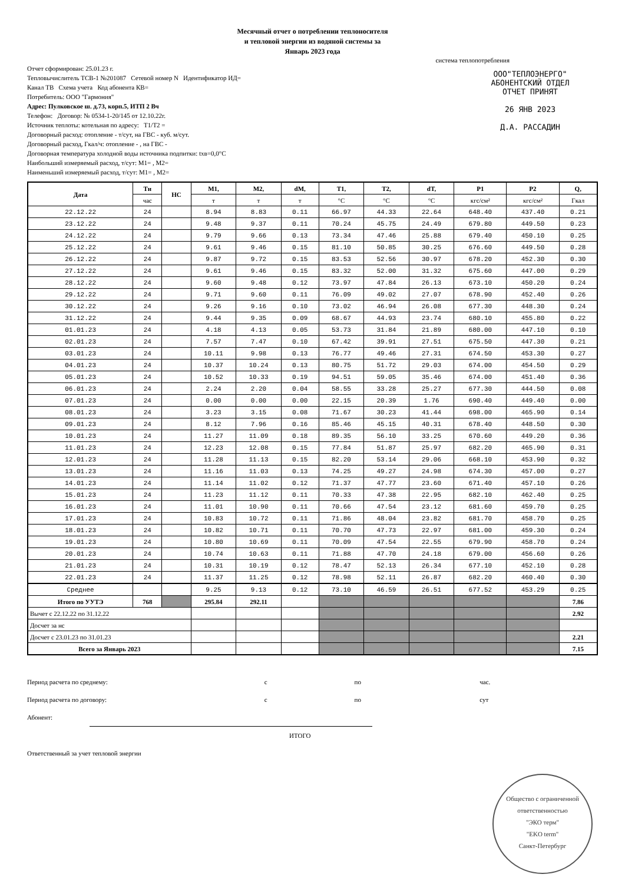Месячный отчет о потреблении теплоносителя
и тепловой энергии из водяной системы за
Январь 2023 года
система теплопотребления
ООО"ТЕПЛОЭНЕРГО"
АБОНЕНТСКИЙ ОТДЕЛ
ОТЧЕТ ПРИНЯТ
26 ЯНВ 2023
Д.А. РАССАДИН
Отчет сформирован: 25.01.23 г.
Тепловычислитель ТСВ-1 №201087 Сетевой номер N Идентификатор ИД=
Канал ТВ Схема учета Код абонента КВ=
Потребитель: ООО "Гармония"
Адрес: Пулковское ш. д.73, корп.5, ИТП 2 Вч
Телефон: Договор: № 0534-1-20/145 от 12.10.22г.
Источник теплоты: котельная по адресу: T1/T2 =
Договорный расход: отопление - т/сут, на ГВС - куб. м/сут.
Договорный расход, Гкал/ч: отопление - , на ГВС -
Договорная температура холодной воды источника подпитки: tхв=0,0°С
Наибольший измеряемый расход, т/сут: М1= , М2=
Наименьший измеряемый расход, т/сут: М1= , М2=
| Дата | Ти | НС | М1, | М2, | dM, | T1, | T2, | dT, | P1 | P2 | Q, |
| --- | --- | --- | --- | --- | --- | --- | --- | --- | --- | --- | --- |
| | час | | т | т | т | °С | °С | °С | кгс/см² | кгс/см² | Гкал |
| 22.12.22 | 24 | | 8.94 | 8.83 | 0.11 | 66.97 | 44.33 | 22.64 | 648.40 | 437.40 | 0.21 |
| 23.12.22 | 24 | | 9.48 | 9.37 | 0.11 | 70.24 | 45.75 | 24.49 | 679.80 | 449.50 | 0.23 |
| 24.12.22 | 24 | | 9.79 | 9.66 | 0.13 | 73.34 | 47.46 | 25.88 | 679.40 | 450.10 | 0.25 |
| 25.12.22 | 24 | | 9.61 | 9.46 | 0.15 | 81.10 | 50.85 | 30.25 | 676.60 | 449.50 | 0.28 |
| 26.12.22 | 24 | | 9.87 | 9.72 | 0.15 | 83.53 | 52.56 | 30.97 | 678.20 | 452.30 | 0.30 |
| 27.12.22 | 24 | | 9.61 | 9.46 | 0.15 | 83.32 | 52.00 | 31.32 | 675.60 | 447.00 | 0.29 |
| 28.12.22 | 24 | | 9.60 | 9.48 | 0.12 | 73.97 | 47.84 | 26.13 | 673.10 | 450.20 | 0.24 |
| 29.12.22 | 24 | | 9.71 | 9.60 | 0.11 | 76.09 | 49.02 | 27.07 | 678.90 | 452.40 | 0.26 |
| 30.12.22 | 24 | | 9.26 | 9.16 | 0.10 | 73.02 | 46.94 | 26.08 | 677.30 | 448.30 | 0.24 |
| 31.12.22 | 24 | | 9.44 | 9.35 | 0.09 | 68.67 | 44.93 | 23.74 | 680.10 | 455.80 | 0.22 |
| 01.01.23 | 24 | | 4.18 | 4.13 | 0.05 | 53.73 | 31.84 | 21.89 | 680.00 | 447.10 | 0.10 |
| 02.01.23 | 24 | | 7.57 | 7.47 | 0.10 | 67.42 | 39.91 | 27.51 | 675.50 | 447.30 | 0.21 |
| 03.01.23 | 24 | | 10.11 | 9.98 | 0.13 | 76.77 | 49.46 | 27.31 | 674.50 | 453.30 | 0.27 |
| 04.01.23 | 24 | | 10.37 | 10.24 | 0.13 | 80.75 | 51.72 | 29.03 | 674.00 | 454.50 | 0.29 |
| 05.01.23 | 24 | | 10.52 | 10.33 | 0.19 | 94.51 | 59.05 | 35.46 | 674.00 | 451.40 | 0.36 |
| 06.01.23 | 24 | | 2.24 | 2.20 | 0.04 | 58.55 | 33.28 | 25.27 | 677.30 | 444.50 | 0.08 |
| 07.01.23 | 24 | | 0.00 | 0.00 | 0.00 | 22.15 | 20.39 | 1.76 | 690.40 | 449.40 | 0.00 |
| 08.01.23 | 24 | | 3.23 | 3.15 | 0.08 | 71.67 | 30.23 | 41.44 | 698.00 | 465.90 | 0.14 |
| 09.01.23 | 24 | | 8.12 | 7.96 | 0.16 | 85.46 | 45.15 | 40.31 | 678.40 | 448.50 | 0.30 |
| 10.01.23 | 24 | | 11.27 | 11.09 | 0.18 | 89.35 | 56.10 | 33.25 | 670.60 | 449.20 | 0.36 |
| 11.01.23 | 24 | | 12.23 | 12.08 | 0.15 | 77.84 | 51.87 | 25.97 | 682.20 | 465.90 | 0.31 |
| 12.01.23 | 24 | | 11.28 | 11.13 | 0.15 | 82.20 | 53.14 | 29.06 | 668.10 | 453.90 | 0.32 |
| 13.01.23 | 24 | | 11.16 | 11.03 | 0.13 | 74.25 | 49.27 | 24.98 | 674.30 | 457.00 | 0.27 |
| 14.01.23 | 24 | | 11.14 | 11.02 | 0.12 | 71.37 | 47.77 | 23.60 | 671.40 | 457.10 | 0.26 |
| 15.01.23 | 24 | | 11.23 | 11.12 | 0.11 | 70.33 | 47.38 | 22.95 | 682.10 | 462.40 | 0.25 |
| 16.01.23 | 24 | | 11.01 | 10.90 | 0.11 | 70.66 | 47.54 | 23.12 | 681.60 | 459.70 | 0.25 |
| 17.01.23 | 24 | | 10.83 | 10.72 | 0.11 | 71.86 | 48.04 | 23.82 | 681.70 | 458.70 | 0.25 |
| 18.01.23 | 24 | | 10.82 | 10.71 | 0.11 | 70.70 | 47.73 | 22.97 | 681.00 | 459.30 | 0.24 |
| 19.01.23 | 24 | | 10.80 | 10.69 | 0.11 | 70.09 | 47.54 | 22.55 | 679.90 | 458.70 | 0.24 |
| 20.01.23 | 24 | | 10.74 | 10.63 | 0.11 | 71.88 | 47.70 | 24.18 | 679.00 | 456.60 | 0.26 |
| 21.01.23 | 24 | | 10.31 | 10.19 | 0.12 | 78.47 | 52.13 | 26.34 | 677.10 | 452.10 | 0.28 |
| 22.01.23 | 24 | | 11.37 | 11.25 | 0.12 | 78.98 | 52.11 | 26.87 | 682.20 | 460.40 | 0.30 |
| Среднее | | | 9.25 | 9.13 | 0.12 | 73.10 | 46.59 | 26.51 | 677.52 | 453.29 | 0.25 |
| Итого по УУТЭ | 768 | | 295.84 | 292.11 | | | | | | | 7.86 |
| Вычет с 22.12.22 по 31.12.22 | | | | | | | | | | | 2.92 |
| Досчет за нс | | | | | | | | | | | |
| Досчет с 23.01.23 по 31.01.23 | | | | | | | | | | | 2.21 |
| Всего за Январь 2023 | | | | | | | | | | | 7.15 |
Период расчета по среднему: с по час.
Период расчета по договору: с по сут
Абонент:
ИТОГО
Ответственный за учет тепловой энергии
Общество с ограниченной ответственностью
"ЭКО терм"
"EKO term"
Санкт-Петербург